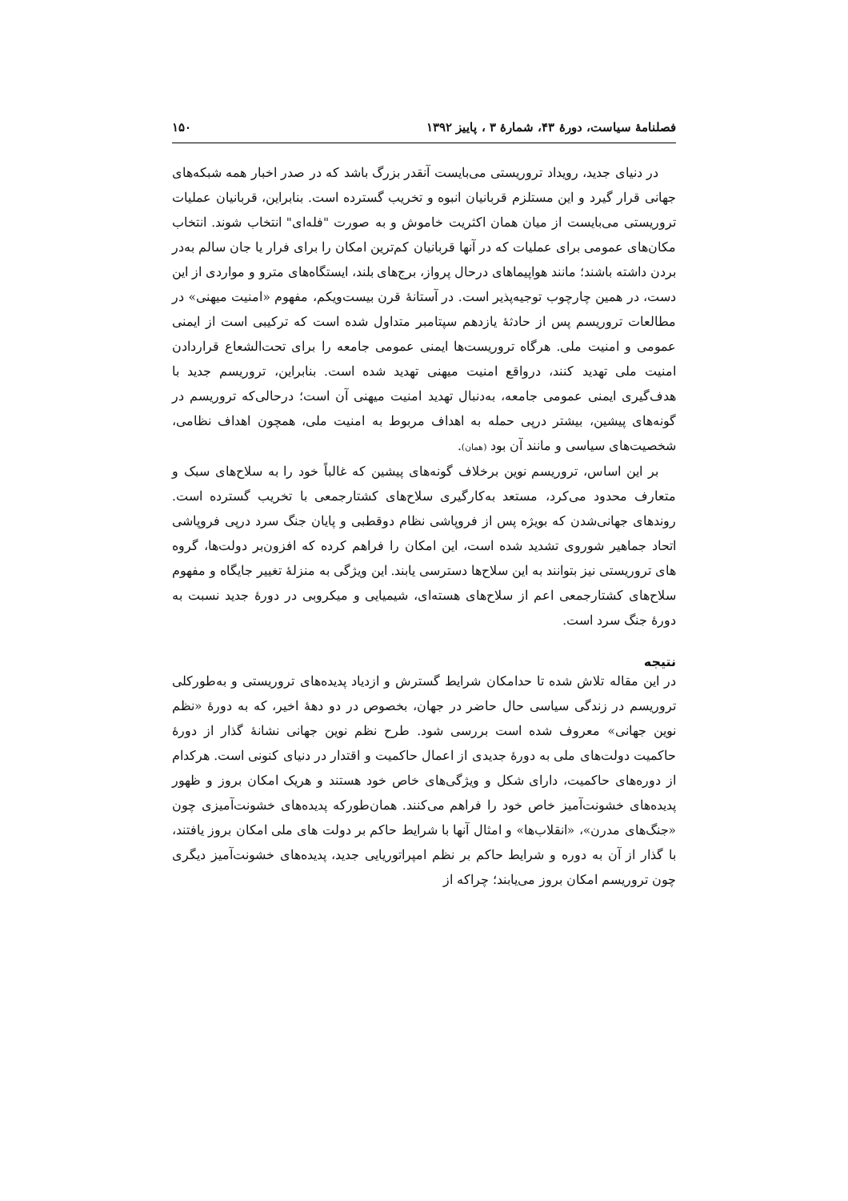فصلنامهٔ سیاست، دورهٔ ۴۳، شمارهٔ ۳ ، پاییز ۱۳۹۲ ۱۵۰
در دنیای جدید، رویداد تروریستی می‌بایست آنقدر بزرگ باشد که در صدر اخبار همه شبکه‌های جهانی قرار گیرد و این مستلزم قربانیان انبوه و تخریب گسترده است. بنابراین، قربانیان عملیات تروریستی می‌بایست از میان همان اکثریت خاموش و به صورت "فله‌ای" انتخاب شوند. انتخاب مکان‌های عمومی برای عملیات که در آنها قربانیان کم‌ترین امکان را برای فرار یا جان سالم به‌در بردن داشته باشند؛ مانند هواپیماهای درحال پرواز، برج‌های بلند، ایستگاه‌های مترو و مواردی از این دست، در همین چارچوب توجیه‌پذیر است. در آستانهٔ قرن بیست‌ویکم، مفهوم «امنیت میهنی» در مطالعات تروریسم پس از حادثهٔ یازدهم سپتامبر متداول شده است که ترکیبی است از ایمنی عمومی و امنیت ملی. هرگاه تروریست‌ها ایمنی عمومی جامعه را برای تحت‌الشعاع قراردادن امنیت ملی تهدید کنند، درواقع امنیت میهنی تهدید شده است. بنابراین، تروریسم جدید با هدف‌گیری ایمنی عمومی جامعه، به‌دنبال تهدید امنیت میهنی آن است؛ درحالی‌که تروریسم در گونه‌های پیشین، بیشتر درپی حمله به اهداف مربوط به امنیت ملی، همچون اهداف نظامی، شخصیت‌های سیاسی و مانند آن بود (همان).
بر این اساس، تروریسم نوین برخلاف گونه‌های پیشین که غالباً خود را به سلاح‌های سبک و متعارف محدود می‌کرد، مستعد به‌کارگیری سلاح‌های کشتارجمعی با تخریب گسترده است. روندهای جهانی‌شدن که بویژه پس از فروپاشی نظام دوقطبی و پایان جنگ سرد درپی فروپاشی اتحاد جماهیر شوروی تشدید شده است، این امکان را فراهم کرده که افزون‌بر دولت‌ها، گروه های تروریستی نیز بتوانند به این سلاح‌ها دسترسی یابند. این ویژگی به منزلهٔ تغییر جایگاه و مفهوم سلاح‌های کشتارجمعی اعم از سلاح‌های هسته‌ای، شیمیایی و میکروبی در دورهٔ جدید نسبت به دورهٔ جنگ سرد است.
نتیجه
در این مقاله تلاش شده تا حدامکان شرایط گسترش و ازدیاد پدیده‌های تروریستی و به‌طورکلی تروریسم در زندگی سیاسی حال حاضر در جهان، بخصوص در دو دههٔ اخیر، که به دورهٔ «نظم نوین جهانی» معروف شده است بررسی شود. طرح نظم نوین جهانی نشانهٔ گذار از دورهٔ حاکمیت دولت‌های ملی به دورهٔ جدیدی از اعمال حاکمیت و اقتدار در دنیای کنونی است. هرکدام از دوره‌های حاکمیت، دارای شکل و ویژگی‌های خاص خود هستند و هریک امکان بروز و ظهور پدیده‌های خشونت‌آمیز خاص خود را فراهم می‌کنند. همان‌طورکه پدیده‌های خشونت‌آمیزی چون «جنگ‌های مدرن»، «انقلاب‌ها» و امثال آنها با شرایط حاکم بر دولت های ملی امکان بروز یافتند، با گذار از آن به دوره و شرایط حاکم بر نظم امپراتوریایی جدید، پدیده‌های خشونت‌آمیز دیگری چون تروریسم امکان بروز می‌یابند؛ چراکه از